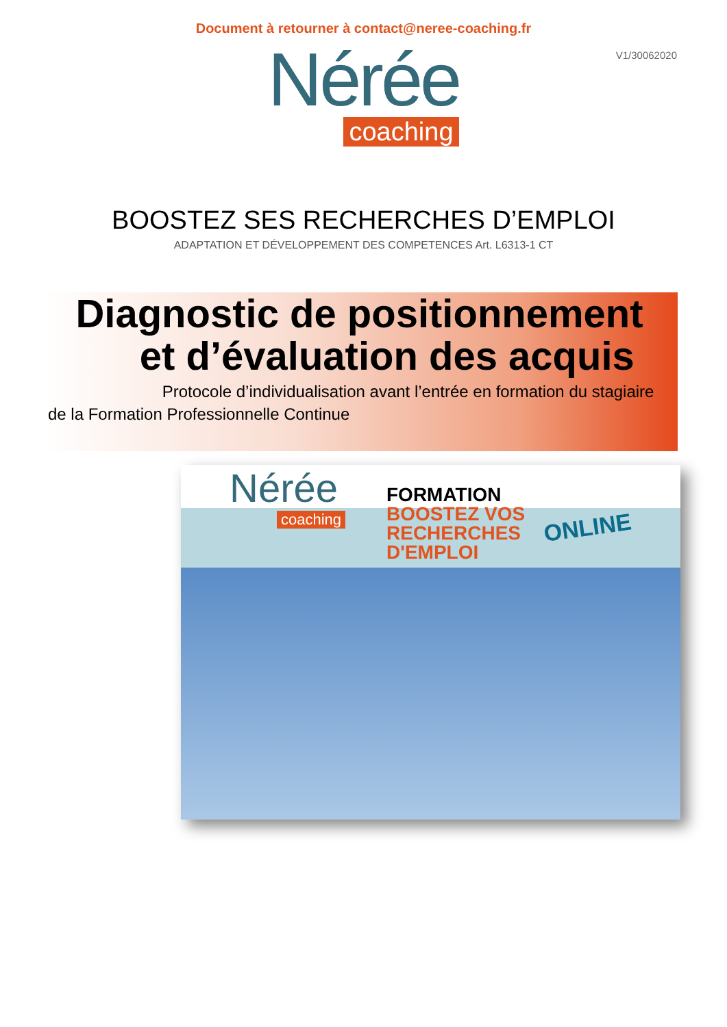Document à retourner à contact@neree-coaching.fr
V1/30062020
Nérée
coaching
BOOSTEZ SES RECHERCHES D’EMPLOI
ADAPTATION ET DÉVELOPPEMENT DES COMPETENCES Art. L6313-1 CT
Diagnostic de positionnement
et d’évaluation des acquis
Protocole d’individualisation avant l’entrée en formation du stagiaire de la Formation Professionnelle Continue
Nérée
coaching
FORMATION
BOOSTEZ VOS
RECHERCHES
D'EMPLOI
ONLINE